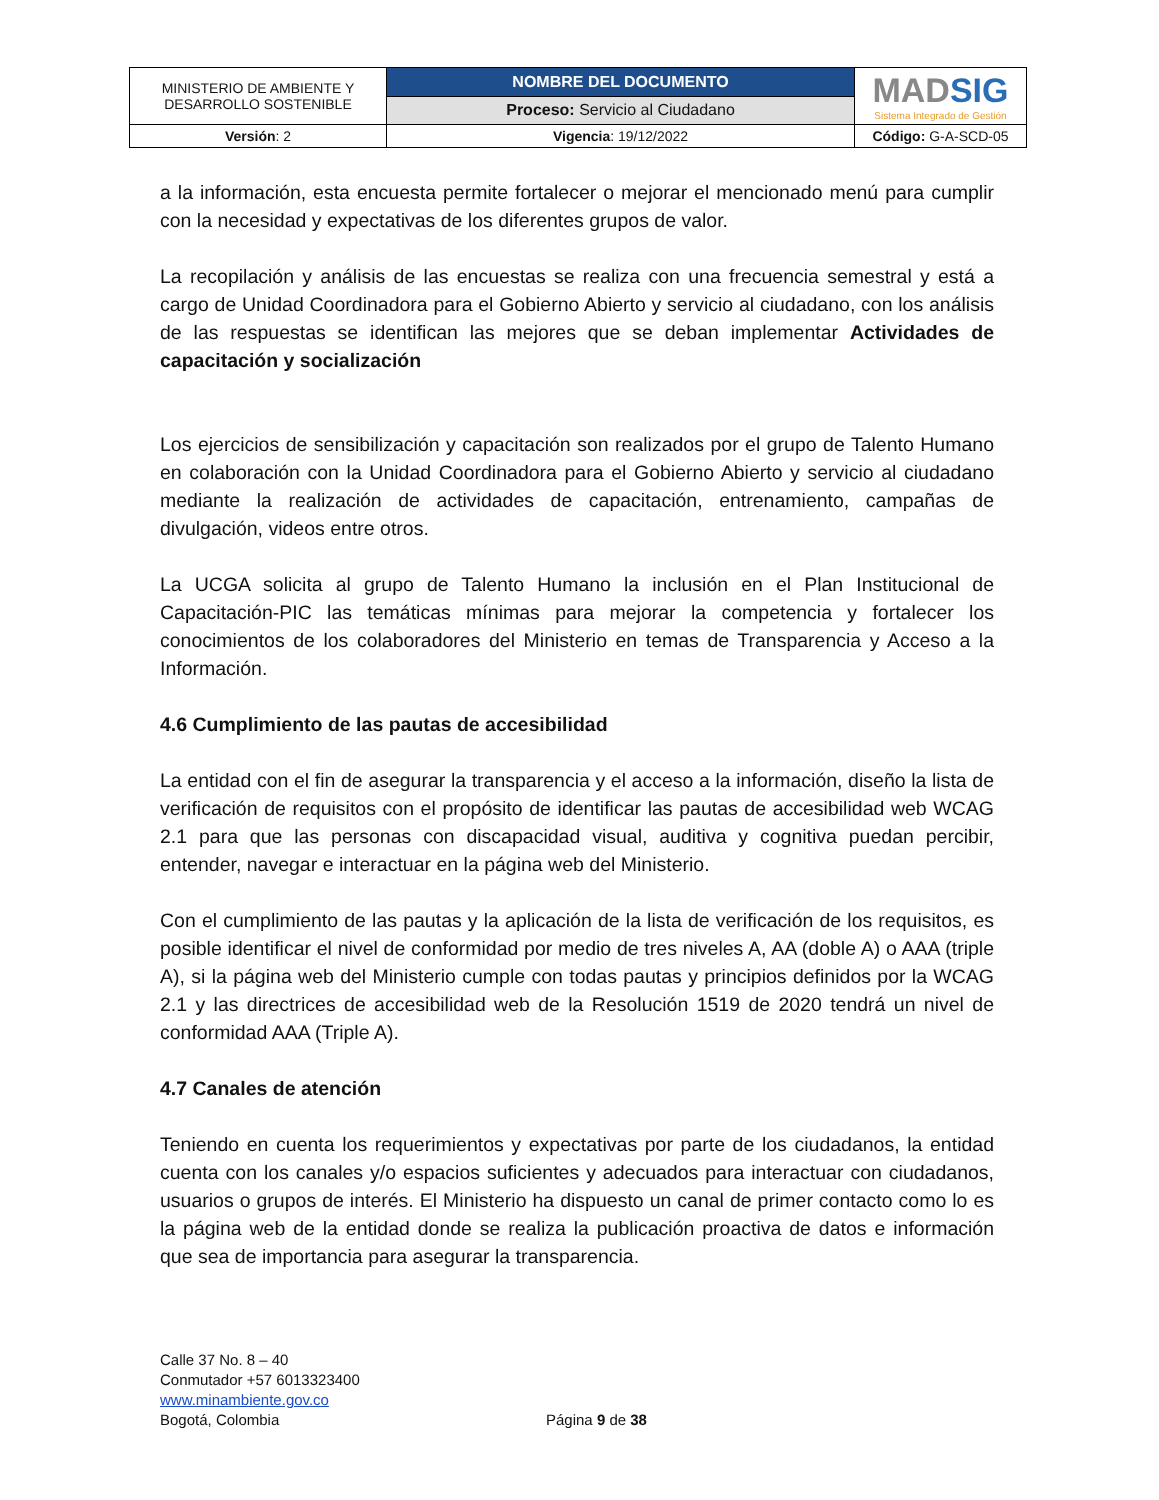| MINISTERIO DE AMBIENTE Y DESARROLLO SOSTENIBLE | NOMBRE DEL DOCUMENTO | MAD SIG Sistema Integrado de Gestión |
| | Proceso: Servicio al Ciudadano | |
| Versión : 2 | Vigencia : 19/12/2022 | Código: G-A-SCD-05 |
a la información, esta encuesta permite fortalecer o mejorar el mencionado menú para cumplir con la necesidad y expectativas de los diferentes grupos de valor.
La recopilación y análisis de las encuestas se realiza con una frecuencia semestral y está a cargo de Unidad Coordinadora para el Gobierno Abierto y servicio al ciudadano, con los análisis de las respuestas se identifican las mejores que se deban implementar Actividades de capacitación y socialización
Los ejercicios de sensibilización y capacitación son realizados por el grupo de Talento Humano en colaboración con la Unidad Coordinadora para el Gobierno Abierto y servicio al ciudadano mediante la realización de actividades de capacitación, entrenamiento, campañas de divulgación, videos entre otros.
La UCGA solicita al grupo de Talento Humano la inclusión en el Plan Institucional de Capacitación-PIC las temáticas mínimas para mejorar la competencia y fortalecer los conocimientos de los colaboradores del Ministerio en temas de Transparencia y Acceso a la Información.
4.6 Cumplimiento de las pautas de accesibilidad
La entidad con el fin de asegurar la transparencia y el acceso a la información, diseño la lista de verificación de requisitos con el propósito de identificar las pautas de accesibilidad web WCAG 2.1 para que las personas con discapacidad visual, auditiva y cognitiva puedan percibir, entender, navegar e interactuar en la página web del Ministerio.
Con el cumplimiento de las pautas y la aplicación de la lista de verificación de los requisitos, es posible identificar el nivel de conformidad por medio de tres niveles A, AA (doble A) o AAA (triple A), si la página web del Ministerio cumple con todas pautas y principios definidos por la WCAG 2.1 y las directrices de accesibilidad web de la Resolución 1519 de 2020 tendrá un nivel de conformidad AAA (Triple A).
4.7 Canales de atención
Teniendo en cuenta los requerimientos y expectativas por parte de los ciudadanos, la entidad cuenta con los canales y/o espacios suficientes y adecuados para interactuar con ciudadanos, usuarios o grupos de interés. El Ministerio ha dispuesto un canal de primer contacto como lo es la página web de la entidad donde se realiza la publicación proactiva de datos e información que sea de importancia para asegurar la transparencia.
Calle 37 No. 8 – 40
Conmutador +57 6013323400
www.minambiente.gov.co
Bogotá, Colombia
Página 9 de 38